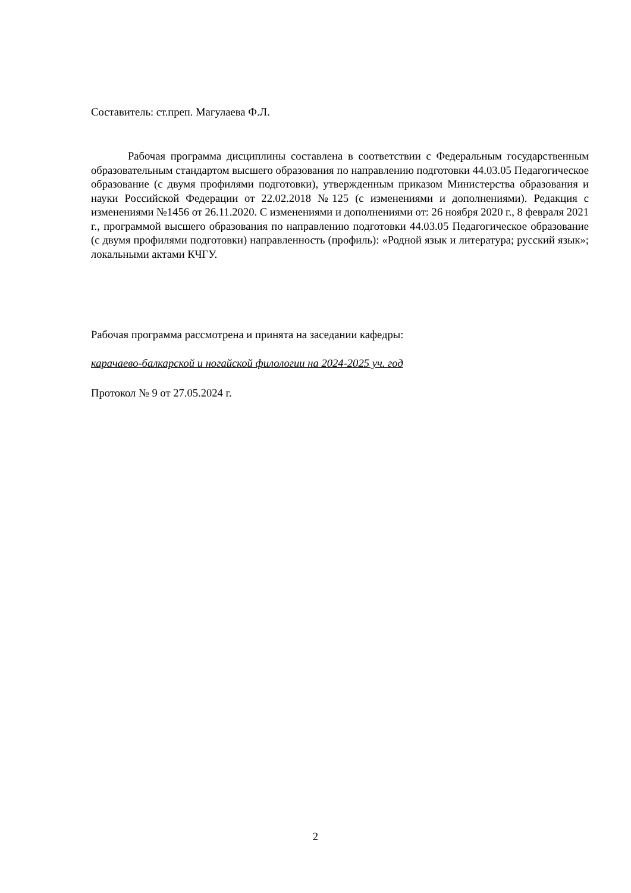Составитель: ст.преп. Магулаева Ф.Л.
Рабочая программа дисциплины составлена в соответствии с Федеральным государственным образовательным стандартом высшего образования по направлению подготовки 44.03.05 Педагогическое образование (с двумя профилями подготовки), утвержденным приказом Министерства образования и науки Российской Федерации от 22.02.2018 №125 (с изменениями и дополнениями). Редакция с изменениями №1456 от 26.11.2020. С изменениями и дополнениями от: 26 ноября 2020 г., 8 февраля 2021 г., программой высшего образования по направлению подготовки 44.03.05 Педагогическое образование (с двумя профилями подготовки) направленность (профиль): «Родной язык и литература; русский язык»; локальными актами КЧГУ.
Рабочая программа рассмотрена и принята на заседании кафедры:
карачаево-балкарской и ногайской филологии на 2024-2025 уч. год
Протокол № 9 от 27.05.2024 г.
2